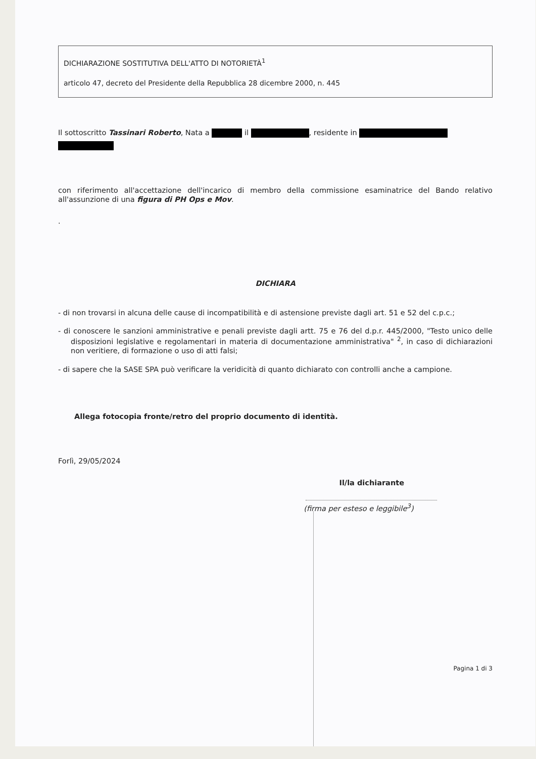DICHIARAZIONE SOSTITUTIVA DELL'ATTO DI NOTORIETÀ<sup>1</sup>
articolo 47, decreto del Presidente della Repubblica 28 dicembre 2000, n. 445
Il sottoscritto Tassinari Roberto, Nata a il , residente in
con riferimento all'accettazione dell'incarico di membro della commissione esaminatrice del Bando relativo all'assunzione di una figura di PH Ops e Mov.
.
DICHIARA
- di non trovarsi in alcuna delle cause di incompatibilità e di astensione previste dagli art. 51 e 52 del c.p.c.;
- di conoscere le sanzioni amministrative e penali previste dagli artt. 75 e 76 del d.p.r. 445/2000, "Testo unico delle disposizioni legislative e regolamentari in materia di documentazione amministrativa" <sup>2</sup>, in caso di dichiarazioni non veritiere, di formazione o uso di atti falsi;
- di sapere che la SASE SPA può verificare la veridicità di quanto dichiarato con controlli anche a campione.
Allega fotocopia fronte/retro del proprio documento di identità.
Forlì, 29/05/2024
Il/la dichiarante
(firma per esteso e leggibile<sup>3</sup>)
Pagina 1 di 3